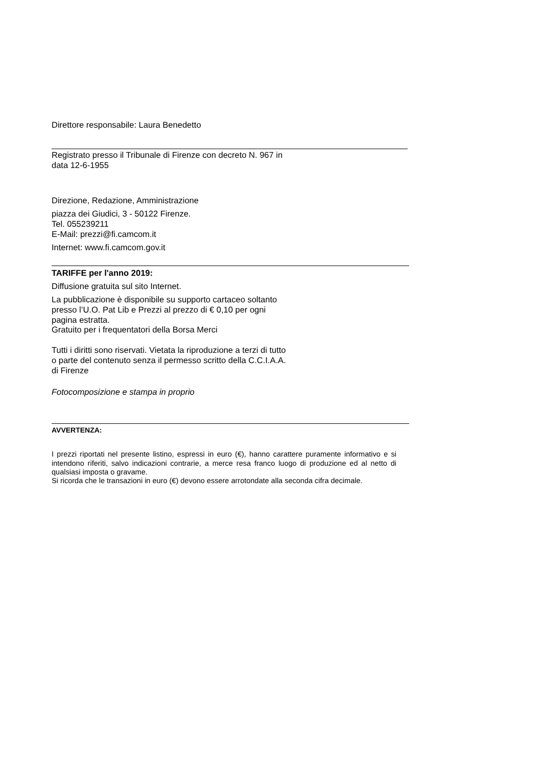Direttore responsabile: Laura Benedetto
Registrato presso il Tribunale di Firenze con decreto N. 967 in
data 12-6-1955
Direzione, Redazione, Amministrazione
piazza dei Giudici, 3 - 50122 Firenze.
Tel. 055239211
E-Mail: prezzi@fi.camcom.it
Internet: www.fi.camcom.gov.it
TARIFFE per l'anno 2019:
Diffusione gratuita sul sito Internet.
La pubblicazione è disponibile su supporto cartaceo soltanto
presso l’U.O. Pat Lib e Prezzi al prezzo di € 0,10 per ogni
pagina estratta.
Gratuito per i frequentatori della Borsa Merci
Tutti i diritti sono riservati. Vietata la riproduzione a terzi di tutto
o parte del contenuto senza il permesso scritto della C.C.I.A.A.
di Firenze
Fotocomposizione e stampa in proprio
AVVERTENZA:
I prezzi riportati nel presente listino, espressi in euro (€), hanno carattere puramente informativo e si intendono riferiti, salvo indicazioni contrarie, a merce resa franco luogo di produzione ed al netto di qualsiasi imposta o gravame.
Si ricorda che le transazioni in euro (€) devono essere arrotondate alla seconda cifra decimale.